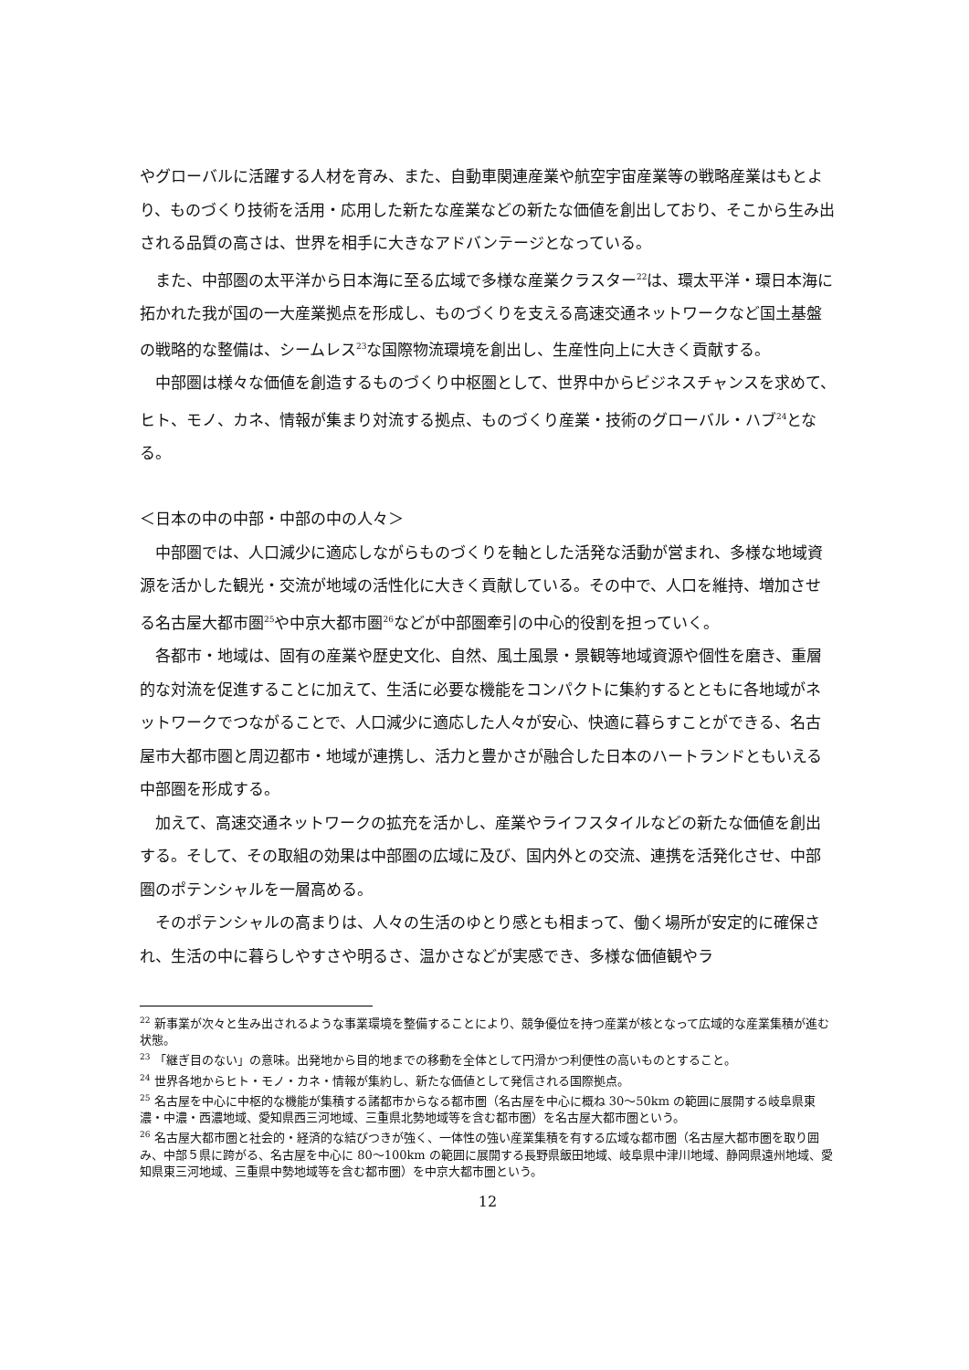やグローバルに活躍する人材を育み、また、自動車関連産業や航空宇宙産業等の戦略産業はもとより、ものづくり技術を活用・応用した新たな産業などの新たな価値を創出しており、そこから生み出される品質の高さは、世界を相手に大きなアドバンテージとなっている。
また、中部圏の太平洋から日本海に至る広域で多様な産業クラスター<sup>22</sup>は、環太平洋・環日本海に拓かれた我が国の一大産業拠点を形成し、ものづくりを支える高速交通ネットワークなど国土基盤の戦略的な整備は、シームレス<sup>23</sup>な国際物流環境を創出し、生産性向上に大きく貢献する。
中部圏は様々な価値を創造するものづくり中枢圏として、世界中からビジネスチャンスを求めて、ヒト、モノ、カネ、情報が集まり対流する拠点、ものづくり産業・技術のグローバル・ハブ<sup>24</sup>となる。
＜日本の中の中部・中部の中の人々＞
中部圏では、人口減少に適応しながらものづくりを軸とした活発な活動が営まれ、多様な地域資源を活かした観光・交流が地域の活性化に大きく貢献している。その中で、人口を維持、増加させる名古屋大都市圏<sup>25</sup>や中京大都市圏<sup>26</sup>などが中部圏牽引の中心的役割を担っていく。
各都市・地域は、固有の産業や歴史文化、自然、風土風景・景観等地域資源や個性を磨き、重層的な対流を促進することに加えて、生活に必要な機能をコンパクトに集約するとともに各地域がネットワークでつながることで、人口減少に適応した人々が安心、快適に暮らすことができる、名古屋市大都市圏と周辺都市・地域が連携し、活力と豊かさが融合した日本のハートランドともいえる中部圏を形成する。
加えて、高速交通ネットワークの拡充を活かし、産業やライフスタイルなどの新たな価値を創出する。そして、その取組の効果は中部圏の広域に及び、国内外との交流、連携を活発化させ、中部圏のポテンシャルを一層高める。
そのポテンシャルの高まりは、人々の生活のゆとり感とも相まって、働く場所が安定的に確保され、生活の中に暮らしやすさや明るさ、温かさなどが実感でき、多様な価値観やラ
<sup>22</sup> 新事業が次々と生み出されるような事業環境を整備することにより、競争優位を持つ産業が核となって広域的な産業集積が進む状態。
<sup>23</sup> 「継ぎ目のない」の意味。出発地から目的地までの移動を全体として円滑かつ利便性の高いものとすること。
<sup>24</sup> 世界各地からヒト・モノ・カネ・情報が集約し、新たな価値として発信される国際拠点。
<sup>25</sup> 名古屋を中心に中枢的な機能が集積する諸都市からなる都市圏（名古屋を中心に概ね 30～50km の範囲に展開する岐阜県東濃・中濃・西濃地域、愛知県西三河地域、三重県北勢地域等を含む都市圏）を名古屋大都市圏という。
<sup>26</sup> 名古屋大都市圏と社会的・経済的な結びつきが強く、一体性の強い産業集積を有する広域な都市圏（名古屋大都市圏を取り囲み、中部５県に跨がる、名古屋を中心に 80～100km の範囲に展開する長野県飯田地域、岐阜県中津川地域、静岡県遠州地域、愛知県東三河地域、三重県中勢地域等を含む都市圏）を中京大都市圏という。
12